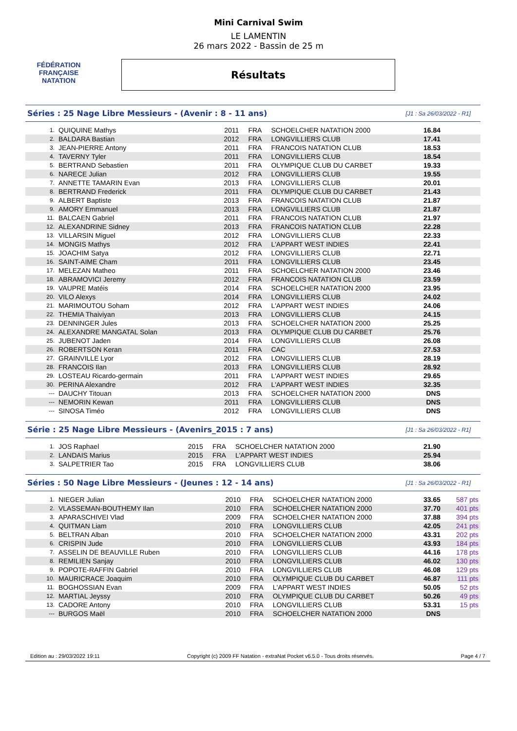FÉDÉRATION FRANÇAISE
NATATION
Mini Carnival Swim
LE LAMENTIN
26 mars 2022 - Bassin de 25 m
Résultats
Séries : 25 Nage Libre Messieurs - (Avenir : 8 - 11 ans) [J1 : Sa 26/03/2022 - R1]
| 1. | QUIQUINE Mathys | 2011 | FRA | SCHOELCHER NATATION 2000 | 16.84 | |
| 2. | BALDARA Bastian | 2012 | FRA | LONGVILLIERS CLUB | 17.41 | |
| 3. | JEAN-PIERRE Antony | 2011 | FRA | FRANCOIS NATATION CLUB | 18.53 | |
| 4. | TAVERNY Tyler | 2011 | FRA | LONGVILLIERS CLUB | 18.54 | |
| 5. | BERTRAND Sebastien | 2011 | FRA | OLYMPIQUE CLUB DU CARBET | 19.33 | |
| 6. | NARECE Julian | 2012 | FRA | LONGVILLIERS CLUB | 19.55 | |
| 7. | ANNETTE TAMARIN Evan | 2013 | FRA | LONGVILLIERS CLUB | 20.01 | |
| 8. | BERTRAND Frederick | 2011 | FRA | OLYMPIQUE CLUB DU CARBET | 21.43 | |
| 9. | ALBERT Baptiste | 2013 | FRA | FRANCOIS NATATION CLUB | 21.87 | |
| 9. | AMORY Emmanuel | 2013 | FRA | LONGVILLIERS CLUB | 21.87 | |
| 11. | BALCAEN Gabriel | 2011 | FRA | FRANCOIS NATATION CLUB | 21.97 | |
| 12. | ALEXANDRINE Sidney | 2013 | FRA | FRANCOIS NATATION CLUB | 22.28 | |
| 13. | VILLARSIN Miguel | 2012 | FRA | LONGVILLIERS CLUB | 22.33 | |
| 14. | MONGIS Mathys | 2012 | FRA | L'APPART WEST INDIES | 22.41 | |
| 15. | JOACHIM Satya | 2012 | FRA | LONGVILLIERS CLUB | 22.71 | |
| 16. | SAINT-AIME Cham | 2011 | FRA | LONGVILLIERS CLUB | 23.45 | |
| 17. | MELEZAN Matheo | 2011 | FRA | SCHOELCHER NATATION 2000 | 23.46 | |
| 18. | ABRAMOVICI Jeremy | 2012 | FRA | FRANCOIS NATATION CLUB | 23.59 | |
| 19. | VAUPRE Matéis | 2014 | FRA | SCHOELCHER NATATION 2000 | 23.95 | |
| 20. | VILO Alexys | 2014 | FRA | LONGVILLIERS CLUB | 24.02 | |
| 21. | MARIMOUTOU Soham | 2012 | FRA | L'APPART WEST INDIES | 24.06 | |
| 22. | THEMIA Thaiviyan | 2013 | FRA | LONGVILLIERS CLUB | 24.15 | |
| 23. | DENNINGER Jules | 2013 | FRA | SCHOELCHER NATATION 2000 | 25.25 | |
| 24. | ALEXANDRE MANGATAL Solan | 2013 | FRA | OLYMPIQUE CLUB DU CARBET | 25.76 | |
| 25. | JUBENOT Jaden | 2014 | FRA | LONGVILLIERS CLUB | 26.08 | |
| 26. | ROBERTSON Keran | 2011 | FRA | CAC | 27.53 | |
| 27. | GRAINVILLE Lyor | 2012 | FRA | LONGVILLIERS CLUB | 28.19 | |
| 28. | FRANCOIS Ilan | 2013 | FRA | LONGVILLIERS CLUB | 28.92 | |
| 29. | LOSTEAU Ricardo-germain | 2011 | FRA | L'APPART WEST INDIES | 29.65 | |
| 30. | PERINA Alexandre | 2012 | FRA | L'APPART WEST INDIES | 32.35 | |
| --- | DAUCHY Titouan | 2013 | FRA | SCHOELCHER NATATION 2000 | DNS | |
| --- | NEMORIN Kewan | 2011 | FRA | LONGVILLIERS CLUB | DNS | |
| --- | SINOSA Timéo | 2012 | FRA | LONGVILLIERS CLUB | DNS | |
Série : 25 Nage Libre Messieurs - (Avenirs_2015 : 7 ans) [J1 : Sa 26/03/2022 - R1]
| 1. | JOS Raphael | 2015 | FRA | SCHOELCHER NATATION 2000 | 21.90 | |
| 2. | LANDAIS Marius | 2015 | FRA | L'APPART WEST INDIES | 25.94 | |
| 3. | SALPETRIER Tao | 2015 | FRA | LONGVILLIERS CLUB | 38.06 | |
Séries : 50 Nage Libre Messieurs - (Jeunes : 12 - 14 ans) [J1 : Sa 26/03/2022 - R1]
| 1. | NIEGER Julian | 2010 | FRA | SCHOELCHER NATATION 2000 | 33.65 | 587 pts |
| 2. | VLASSEMAN-BOUTHEMY Ilan | 2010 | FRA | SCHOELCHER NATATION 2000 | 37.70 | 401 pts |
| 3. | APARASCHIVEI Vlad | 2009 | FRA | SCHOELCHER NATATION 2000 | 37.88 | 394 pts |
| 4. | QUITMAN Liam | 2010 | FRA | LONGVILLIERS CLUB | 42.05 | 241 pts |
| 5. | BELTRAN Alban | 2010 | FRA | SCHOELCHER NATATION 2000 | 43.31 | 202 pts |
| 6. | CRISPIN Jude | 2010 | FRA | LONGVILLIERS CLUB | 43.93 | 184 pts |
| 7. | ASSELIN DE BEAUVILLE Ruben | 2010 | FRA | LONGVILLIERS CLUB | 44.16 | 178 pts |
| 8. | REMILIEN Sanjay | 2010 | FRA | LONGVILLIERS CLUB | 46.02 | 130 pts |
| 9. | POPOTE-RAFFIN Gabriel | 2010 | FRA | LONGVILLIERS CLUB | 46.08 | 129 pts |
| 10. | MAURICRACE Joaquim | 2010 | FRA | OLYMPIQUE CLUB DU CARBET | 46.87 | 111 pts |
| 11. | BOGHOSSIAN Evan | 2009 | FRA | L'APPART WEST INDIES | 50.05 | 52 pts |
| 12. | MARTIAL Jeyssy | 2010 | FRA | OLYMPIQUE CLUB DU CARBET | 50.26 | 49 pts |
| 13. | CADORE Antony | 2010 | FRA | LONGVILLIERS CLUB | 53.31 | 15 pts |
| --- | BURGOS Maël | 2010 | FRA | SCHOELCHER NATATION 2000 | DNS | |
Edition au : 29/03/2022 19:11 Copyright (c) 2009 FF Natation - extraNat Pocket v6.5.0 - Tous droits réservés. Page 4 / 7